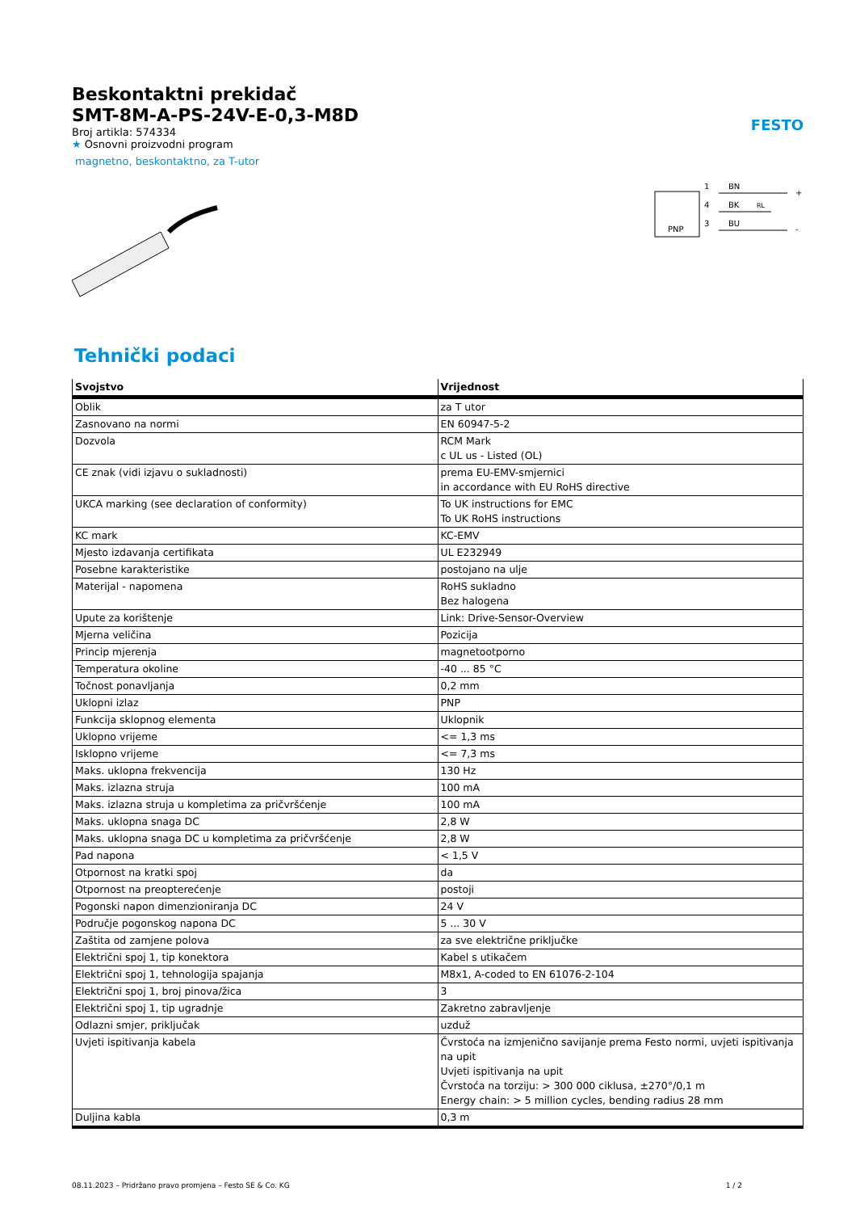Beskontaktni prekidač
SMT-8M-A-PS-24V-E-0,3-M8D
FESTO
Broj artikla: 574334
★ Osnovni proizvodni program
magnetno, beskontaktno, za T-utor
PNP
1
4
3
BN
BK
BU
RL
+
-
Tehnički podaci
| Svojstvo | Vrijednost |
| --- | --- |
| Oblik | za T utor |
| Zasnovano na normi | EN 60947-5-2 |
| Dozvola | RCM Mark c UL us - Listed (OL) |
| CE znak (vidi izjavu o sukladnosti) | prema EU-EMV-smjernici in accordance with EU RoHS directive |
| UKCA marking (see declaration of conformity) | To UK instructions for EMC To UK RoHS instructions |
| KC mark | KC-EMV |
| Mjesto izdavanja certifikata | UL E232949 |
| Posebne karakteristike | postojano na ulje |
| Materijal - napomena | RoHS sukladno Bez halogena |
| Upute za korištenje | Link: Drive-Sensor-Overview |
| Mjerna veličina | Pozicija |
| Princip mjerenja | magnetootporno |
| Temperatura okoline | -40 ... 85 °C |
| Točnost ponavljanja | 0,2 mm |
| Uklopni izlaz | PNP |
| Funkcija sklopnog elementa | Uklopnik |
| Uklopno vrijeme | <= 1,3 ms |
| Isklopno vrijeme | <= 7,3 ms |
| Maks. uklopna frekvencija | 130 Hz |
| Maks. izlazna struja | 100 mA |
| Maks. izlazna struja u kompletima za pričvršćenje | 100 mA |
| Maks. uklopna snaga DC | 2,8 W |
| Maks. uklopna snaga DC u kompletima za pričvršćenje | 2,8 W |
| Pad napona | < 1,5 V |
| Otpornost na kratki spoj | da |
| Otpornost na preopterećenje | postoji |
| Pogonski napon dimenzioniranja DC | 24 V |
| Područje pogonskog napona DC | 5 ... 30 V |
| Zaštita od zamjene polova | za sve električne priključke |
| Električni spoj 1, tip konektora | Kabel s utikačem |
| Električni spoj 1, tehnologija spajanja | M8x1, A-coded to EN 61076-2-104 |
| Električni spoj 1, broj pinova/žica | 3 |
| Električni spoj 1, tip ugradnje | Zakretno zabravljenje |
| Odlazni smjer, priključak | uzduž |
| Uvjeti ispitivanja kabela | Čvrstoća na izmjenično savijanje prema Festo normi, uvjeti ispitivanja na upit Uvjeti ispitivanja na upit Čvrstoća na torziju: > 300 000 ciklusa, ±270°/0,1 m Energy chain: > 5 million cycles, bending radius 28 mm |
| Duljina kabla | 0,3 m |
08.11.2023 – Pridržano pravo promjena – Festo SE & Co. KG 1 / 2